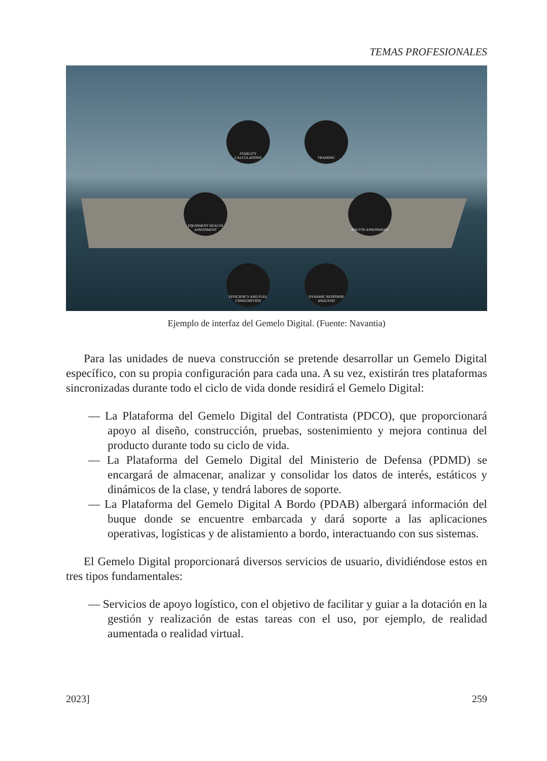TEMAS PROFESIONALES
STARLITY CALCULATIONS
TRAINING
EQUIPMENT HEALTH ASSESSMENT
ROUTTE ASSESSMENT
EFFICIENCY AND FUEL CONSUMPTION
DYNAMIC RESPONSE ANALYSIS
Ejemplo de interfaz del Gemelo Digital. (Fuente: Navantia)
Para las unidades de nueva construcción se pretende desarrollar un Gemelo Digital específico, con su propia configuración para cada una. A su vez, existirán tres plataformas sincronizadas durante todo el ciclo de vida donde residirá el Gemelo Digital:
— La Plataforma del Gemelo Digital del Contratista (PDCO), que proporcionará apoyo al diseño, construcción, pruebas, sostenimiento y mejora continua del producto durante todo su ciclo de vida.
— La Plataforma del Gemelo Digital del Ministerio de Defensa (PDMD) se encargará de almacenar, analizar y consolidar los datos de interés, estáticos y dinámicos de la clase, y tendrá labores de soporte.
— La Plataforma del Gemelo Digital A Bordo (PDAB) albergará información del buque donde se encuentre embarcada y dará soporte a las aplicaciones operativas, logísticas y de alistamiento a bordo, interactuando con sus sistemas.
El Gemelo Digital proporcionará diversos servicios de usuario, dividiéndose estos en tres tipos fundamentales:
— Servicios de apoyo logístico, con el objetivo de facilitar y guiar a la dotación en la gestión y realización de estas tareas con el uso, por ejemplo, de realidad aumentada o realidad virtual.
2023] 259